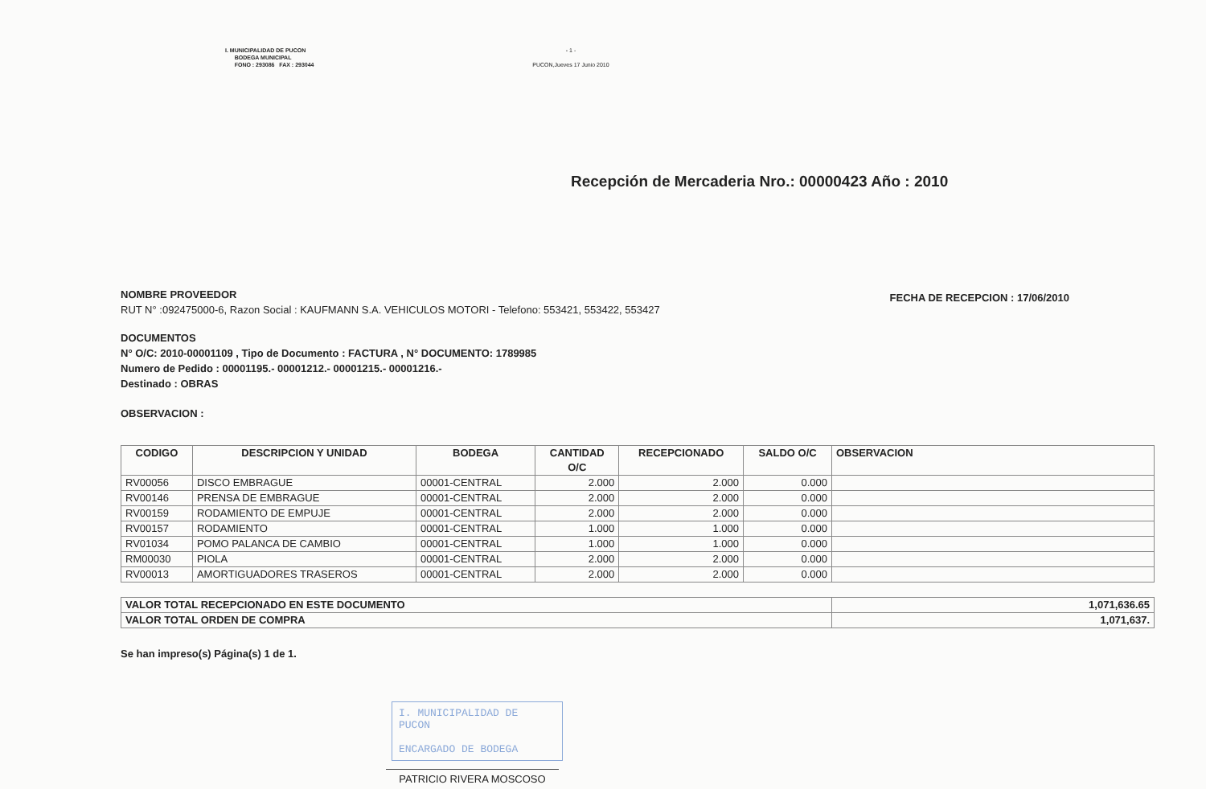I. MUNICIPALIDAD DE PUCON
BODEGA MUNICIPAL
FONO : 293086 FAX : 293044
- 1 -
PUCON,Jueves 17 Junio 2010
Recepción de Mercaderia Nro.: 00000423 Año : 2010
NOMBRE PROVEEDOR
RUT N° :092475000-6, Razon Social : KAUFMANN S.A. VEHICULOS MOTORI - Telefono: 553421, 553422, 553427
FECHA DE RECEPCION : 17/06/2010
DOCUMENTOS
N° O/C: 2010-00001109 , Tipo de Documento : FACTURA , N° DOCUMENTO: 1789985
Numero de Pedido : 00001195.- 00001212.- 00001215.- 00001216.-
Destinado : OBRAS
OBSERVACION :
| CODIGO | DESCRIPCION Y UNIDAD | BODEGA | CANTIDAD O/C | RECEPCIONADO | SALDO O/C | OBSERVACION |
| --- | --- | --- | --- | --- | --- | --- |
| RV00056 | DISCO EMBRAGUE | 00001-CENTRAL | 2.000 | 2.000 | 0.000 | |
| RV00146 | PRENSA DE EMBRAGUE | 00001-CENTRAL | 2.000 | 2.000 | 0.000 | |
| RV00159 | RODAMIENTO DE EMPUJE | 00001-CENTRAL | 2.000 | 2.000 | 0.000 | |
| RV00157 | RODAMIENTO | 00001-CENTRAL | 1.000 | 1.000 | 0.000 | |
| RV01034 | POMO PALANCA DE CAMBIO | 00001-CENTRAL | 1.000 | 1.000 | 0.000 | |
| RM00030 | PIOLA | 00001-CENTRAL | 2.000 | 2.000 | 0.000 | |
| RV00013 | AMORTIGUADORES TRASEROS | 00001-CENTRAL | 2.000 | 2.000 | 0.000 | |
| VALOR TOTAL RECEPCIONADO EN ESTE DOCUMENTO | 1,071,636.65 |
| VALOR TOTAL ORDEN DE COMPRA | 1,071,637. |
Se han impreso(s) Página(s) 1 de 1.
I. MUNICIPALIDAD DE PUCON
ENCARGADO DE BODEGA
PATRICIO RIVERA MOSCOSO